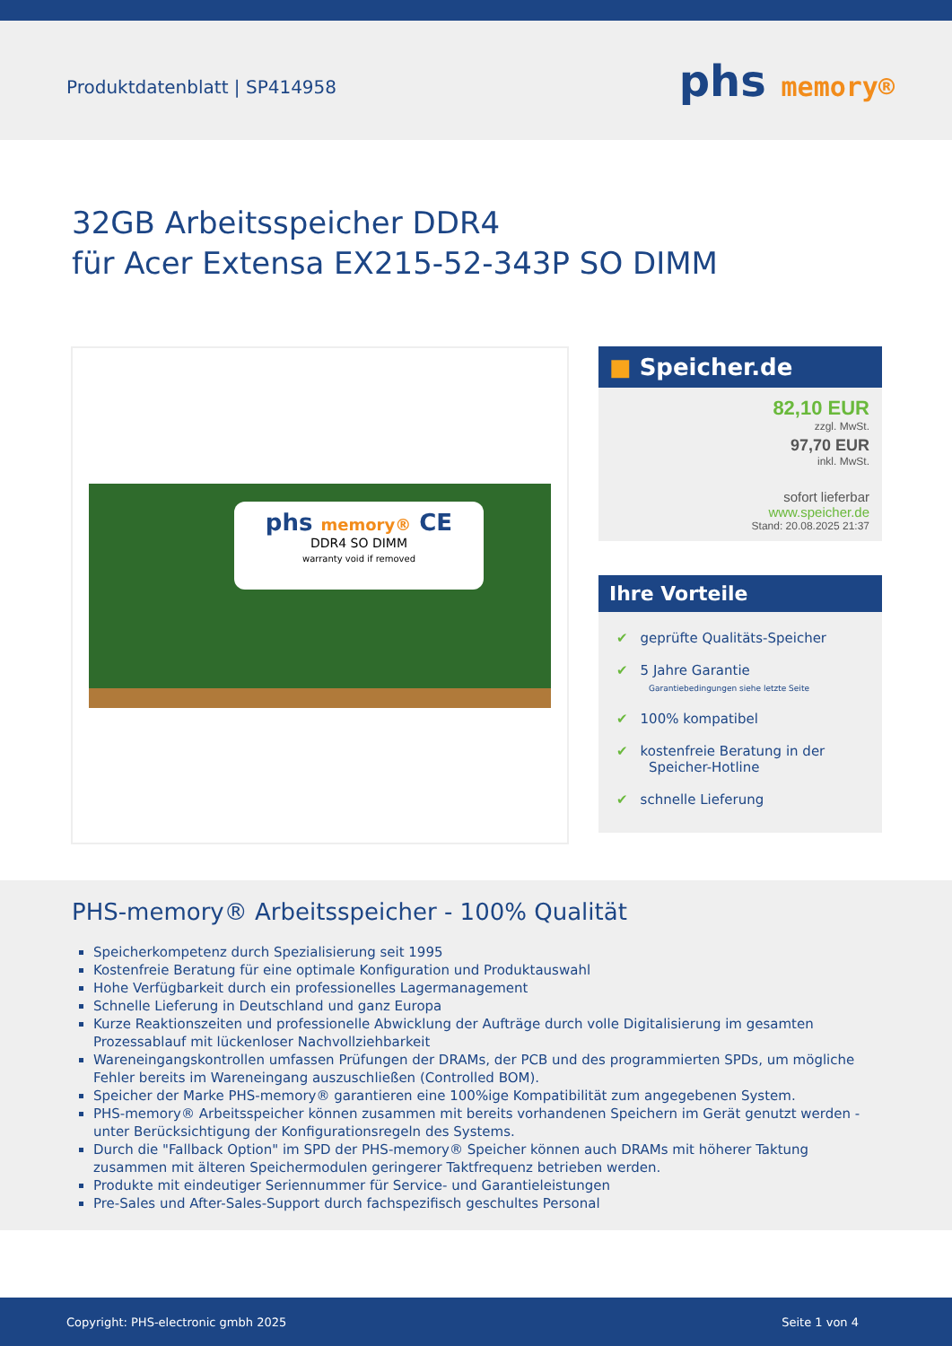Produktdatenblatt | SP414958
phs memory®
32GB Arbeitsspeicher DDR4
für Acer Extensa EX215-52-343P SO DIMM
phs memory® CE
DDR4 SO DIMM
warranty void if removed
■ Speicher.de
82,10 EUR
zzgl. MwSt.
97,70 EUR
inkl. MwSt.
sofort lieferbar
www.speicher.de
Stand: 20.08.2025 21:37
Ihre Vorteile
✔ geprüfte Qualitäts-Speicher
✔ 5 Jahre Garantie
Garantiebedingungen siehe letzte Seite
✔ 100% kompatibel
✔ kostenfreie Beratung in der
Speicher-Hotline
✔ schnelle Lieferung
PHS-memory® Arbeitsspeicher - 100% Qualität
Speicherkompetenz durch Spezialisierung seit 1995
Kostenfreie Beratung für eine optimale Konfiguration und Produktauswahl
Hohe Verfügbarkeit durch ein professionelles Lagermanagement
Schnelle Lieferung in Deutschland und ganz Europa
Kurze Reaktionszeiten und professionelle Abwicklung der Aufträge durch volle Digitalisierung im gesamten Prozessablauf mit lückenloser Nachvollziehbarkeit
Wareneingangskontrollen umfassen Prüfungen der DRAMs, der PCB und des programmierten SPDs, um mögliche Fehler bereits im Wareneingang auszuschließen (Controlled BOM).
Speicher der Marke PHS-memory® garantieren eine 100%ige Kompatibilität zum angegebenen System.
PHS-memory® Arbeitsspeicher können zusammen mit bereits vorhandenen Speichern im Gerät genutzt werden - unter Berücksichtigung der Konfigurationsregeln des Systems.
Durch die "Fallback Option" im SPD der PHS-memory® Speicher können auch DRAMs mit höherer Taktung zusammen mit älteren Speichermodulen geringerer Taktfrequenz betrieben werden.
Produkte mit eindeutiger Seriennummer für Service- und Garantieleistungen
Pre-Sales und After-Sales-Support durch fachspezifisch geschultes Personal
Copyright: PHS-electronic gmbh 2025 Seite 1 von 4